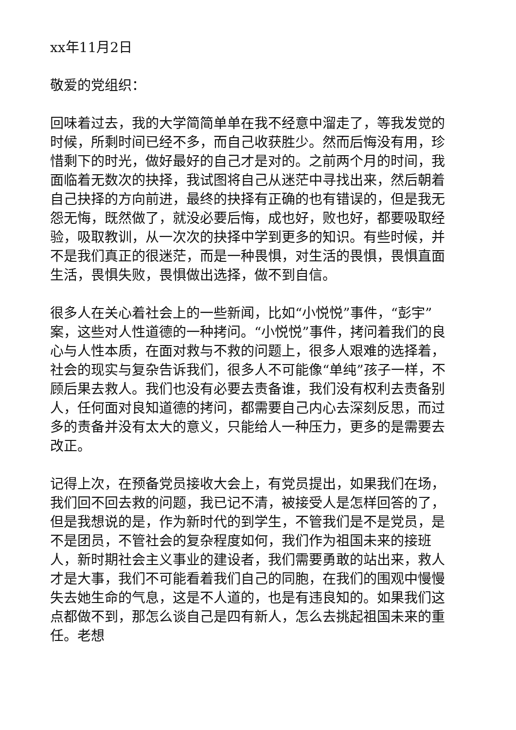xx年11月2日
敬爱的党组织：
回味着过去，我的大学简简单单在我不经意中溜走了，等我发觉的时候，所剩时间已经不多，而自己收获胜少。然而后悔没有用，珍惜剩下的时光，做好最好的自己才是对的。之前两个月的时间，我面临着无数次的抉择，我试图将自己从迷茫中寻找出来，然后朝着自己抉择的方向前进，最终的抉择有正确的也有错误的，但是我无怨无悔，既然做了，就没必要后悔，成也好，败也好，都要吸取经验，吸取教训，从一次次的抉择中学到更多的知识。有些时候，并不是我们真正的很迷茫，而是一种畏惧，对生活的畏惧，畏惧直面生活，畏惧失败，畏惧做出选择，做不到自信。
很多人在关心着社会上的一些新闻，比如“小悦悦”事件，“彭宇”案，这些对人性道德的一种拷问。“小悦悦”事件，拷问着我们的良心与人性本质，在面对救与不救的问题上，很多人艰难的选择着，社会的现实与复杂告诉我们，很多人不可能像“单纯”孩子一样，不顾后果去救人。我们也没有必要去责备谁，我们没有权利去责备别人，任何面对良知道德的拷问，都需要自己内心去深刻反思，而过多的责备并没有太大的意义，只能给人一种压力，更多的是需要去改正。
记得上次，在预备党员接收大会上，有党员提出，如果我们在场，我们回不回去救的问题，我已记不清，被接受人是怎样回答的了，但是我想说的是，作为新时代的到学生，不管我们是不是党员，是不是团员，不管社会的复杂程度如何，我们作为祖国未来的接班人，新时期社会主义事业的建设者，我们需要勇敢的站出来，救人才是大事，我们不可能看着我们自己的同胞，在我们的围观中慢慢失去她生命的气息，这是不人道的，也是有违良知的。如果我们这点都做不到，那怎么谈自己是四有新人，怎么去挑起祖国未来的重任。老想